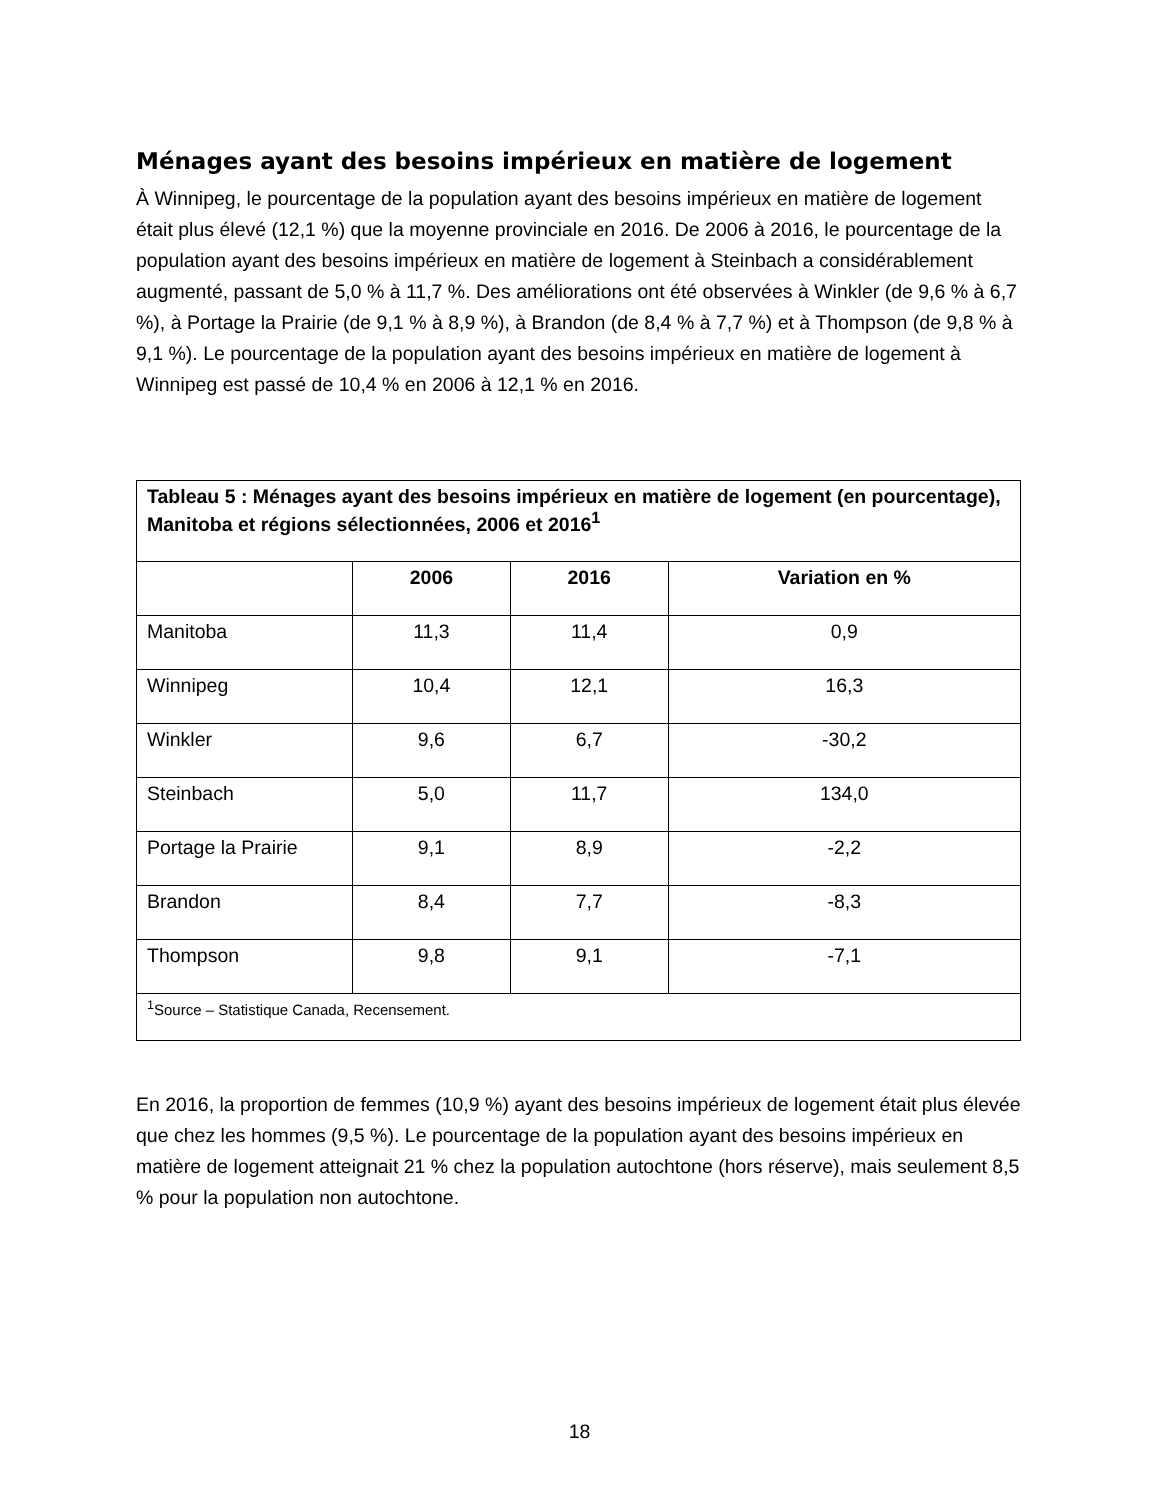Ménages ayant des besoins impérieux en matière de logement
À Winnipeg, le pourcentage de la population ayant des besoins impérieux en matière de logement était plus élevé (12,1 %) que la moyenne provinciale en 2016. De 2006 à 2016, le pourcentage de la population ayant des besoins impérieux en matière de logement à Steinbach a considérablement augmenté, passant de 5,0 % à 11,7 %. Des améliorations ont été observées à Winkler (de 9,6 % à 6,7 %), à Portage la Prairie (de 9,1 % à 8,9 %), à Brandon (de 8,4 % à 7,7 %) et à Thompson (de 9,8 % à 9,1 %). Le pourcentage de la population ayant des besoins impérieux en matière de logement à Winnipeg est passé de 10,4 % en 2006 à 12,1 % en 2016.
| Tableau 5 : Ménages ayant des besoins impérieux en matière de logement (en pourcentage), Manitoba et régions sélectionnées, 2006 et 2016<sup>1</sup> | | | |
| --- | --- | --- | --- |
| | 2006 | 2016 | Variation en % |
| Manitoba | 11,3 | 11,4 | 0,9 |
| Winnipeg | 10,4 | 12,1 | 16,3 |
| Winkler | 9,6 | 6,7 | -30,2 |
| Steinbach | 5,0 | 11,7 | 134,0 |
| Portage la Prairie | 9,1 | 8,9 | -2,2 |
| Brandon | 8,4 | 7,7 | -8,3 |
| Thompson | 9,8 | 9,1 | -7,1 |
| <sup>1</sup> Source – Statistique Canada, Recensement. | | | |
En 2016, la proportion de femmes (10,9 %) ayant des besoins impérieux de logement était plus élevée que chez les hommes (9,5 %). Le pourcentage de la population ayant des besoins impérieux en matière de logement atteignait 21 % chez la population autochtone (hors réserve), mais seulement 8,5 % pour la population non autochtone.
18